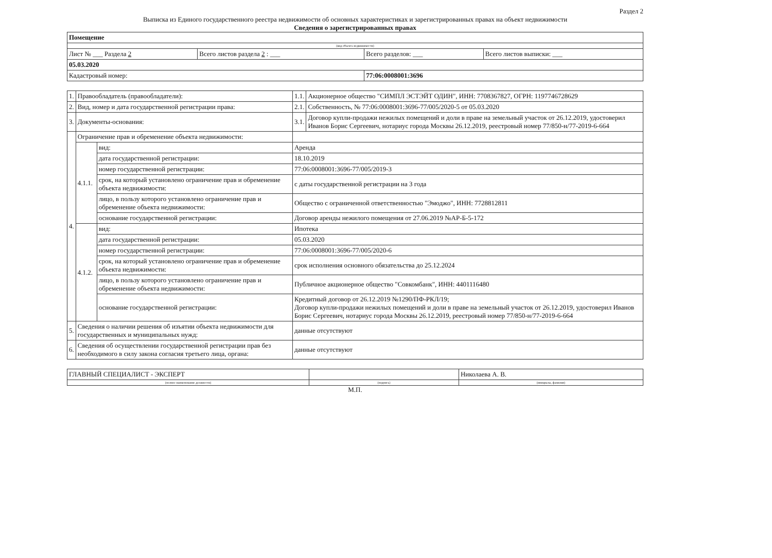Раздел 2
Выписка из Единого государственного реестра недвижимости об основных характеристиках и зарегистрированных правах на объект недвижимости
Сведения о зарегистрированных правах
| Помещение | | | |
| (вид объекта недвижимости) | | | |
| Лист № ___ Раздела 2 | Всего листов раздела 2 : ___ | Всего разделов: ___ | Всего листов выписки: ___ |
| 05.03.2020 | | | |
| Кадастровый номер: | | 77:06:0008001:3696 | |
| 1. | Правообладатель (правообладатели): | | 1.1. | Акционерное общество "СИМПЛ ЭСТЭЙТ ОДИН", ИНН: 7708367827, ОГРН: 1197746728629 |
| 2. | Вид, номер и дата государственной регистрации права: | | 2.1. | Собственность, № 77:06:0008001:3696-77/005/2020-5 от 05.03.2020 |
| 3. | Документы-основания: | | 3.1. | Договор купли-продажи нежилых помещений и доли в праве на земельный участок от 26.12.2019, удостоверил Иванов Борис Сергеевич, нотариус города Москвы 26.12.2019, реестровый номер 77/850-н/77-2019-6-664 |
| 4. | Ограничение прав и обременение объекта недвижимости: | | | |
| | 4.1.1. | вид: | Аренда | |
| | | дата государственной регистрации: | 18.10.2019 | |
| | | номер государственной регистрации: | 77:06:0008001:3696-77/005/2019-3 | |
| | | срок, на который установлено ограничение прав и обременение объекта недвижимости: | с даты государственной регистрации на 3 года | |
| | | лицо, в пользу которого установлено ограничение прав и обременение объекта недвижимости: | Общество с ограниченной ответственностью "Эмоджо", ИНН: 7728812811 | |
| | | основание государственной регистрации: | Договор аренды нежилого помещения от 27.06.2019 №АР-Б-5-172 | |
| | 4.1.2. | вид: | Ипотека | |
| | | дата государственной регистрации: | 05.03.2020 | |
| | | номер государственной регистрации: | 77:06:0008001:3696-77/005/2020-6 | |
| | | срок, на который установлено ограничение прав и обременение объекта недвижимости: | срок исполнения основного обязательства до 25.12.2024 | |
| | | лицо, в пользу которого установлено ограничение прав и обременение объекта недвижимости: | Публичное акционерное общество "Совкомбанк", ИНН: 4401116480 | |
| | | основание государственной регистрации: | Кредитный договор от 26.12.2019 №1290/ПФ-РКЛ/19; Договор купли-продажи нежилых помещений и доли в праве на земельный участок от 26.12.2019, удостоверил Иванов Борис Сергеевич, нотариус города Москвы 26.12.2019, реестровый номер 77/850-н/77-2019-6-664 | |
| 5. | Сведения о наличии решения об изъятии объекта недвижимости для государственных и муниципальных нужд: | | данные отсутствуют | |
| 6. | Сведения об осуществлении государственной регистрации прав без необходимого в силу закона согласия третьего лица, органа: | | данные отсутствуют | |
| ГЛАВНЫЙ СПЕЦИАЛИСТ - ЭКСПЕРТ | | Николаева А. В. |
| (полное наименование должности) | (подпись) | (инициалы, фамилия) |
М.П.